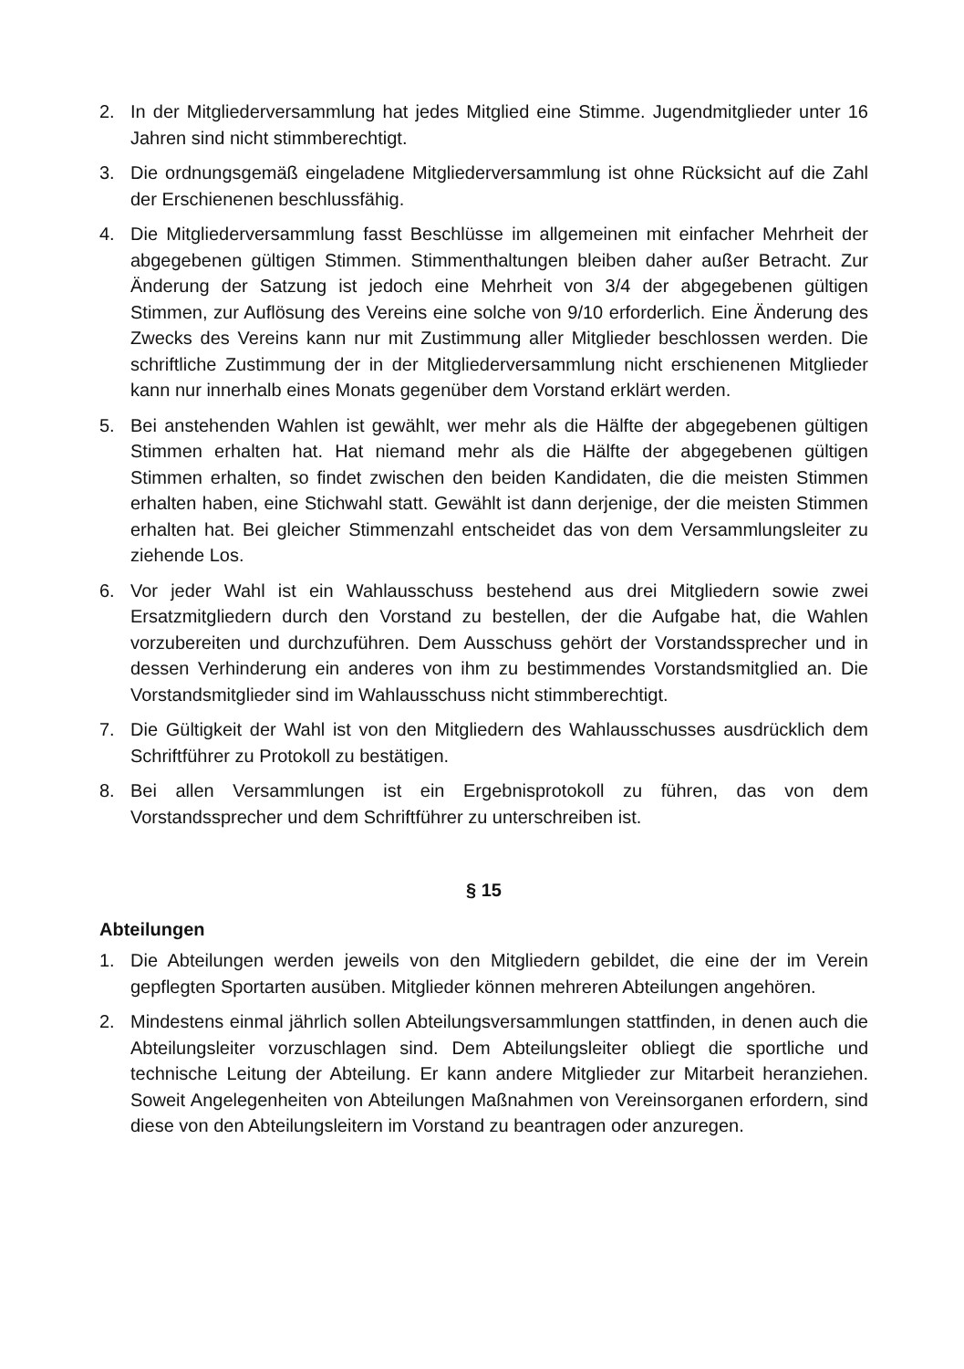2. In der Mitgliederversammlung hat jedes Mitglied eine Stimme. Jugendmitglieder unter 16 Jahren sind nicht stimmberechtigt.
3. Die ordnungsgemäß eingeladene Mitgliederversammlung ist ohne Rücksicht auf die Zahl der Erschienenen beschlussfähig.
4. Die Mitgliederversammlung fasst Beschlüsse im allgemeinen mit einfacher Mehrheit der abgegebenen gültigen Stimmen. Stimmenthaltungen bleiben daher außer Betracht. Zur Änderung der Satzung ist jedoch eine Mehrheit von 3/4 der abgegebenen gültigen Stimmen, zur Auflösung des Vereins eine solche von 9/10 erforderlich. Eine Änderung des Zwecks des Vereins kann nur mit Zustimmung aller Mitglieder beschlossen werden. Die schriftliche Zustimmung der in der Mitgliederversammlung nicht erschienenen Mitglieder kann nur innerhalb eines Monats gegenüber dem Vorstand erklärt werden.
5. Bei anstehenden Wahlen ist gewählt, wer mehr als die Hälfte der abgegebenen gültigen Stimmen erhalten hat. Hat niemand mehr als die Hälfte der abgegebenen gültigen Stimmen erhalten, so findet zwischen den beiden Kandidaten, die die meisten Stimmen erhalten haben, eine Stichwahl statt. Gewählt ist dann derjenige, der die meisten Stimmen erhalten hat. Bei gleicher Stimmenzahl entscheidet das von dem Versammlungsleiter zu ziehende Los.
6. Vor jeder Wahl ist ein Wahlausschuss bestehend aus drei Mitgliedern sowie zwei Ersatzmitgliedern durch den Vorstand zu bestellen, der die Aufgabe hat, die Wahlen vorzubereiten und durchzuführen. Dem Ausschuss gehört der Vorstandssprecher und in dessen Verhinderung ein anderes von ihm zu bestimmendes Vorstandsmitglied an. Die Vorstandsmitglieder sind im Wahlausschuss nicht stimmberechtigt.
7. Die Gültigkeit der Wahl ist von den Mitgliedern des Wahlausschusses ausdrücklich dem Schriftführer zu Protokoll zu bestätigen.
8. Bei allen Versammlungen ist ein Ergebnisprotokoll zu führen, das von dem Vorstandssprecher und dem Schriftführer zu unterschreiben ist.
§ 15
Abteilungen
1. Die Abteilungen werden jeweils von den Mitgliedern gebildet, die eine der im Verein gepflegten Sportarten ausüben. Mitglieder können mehreren Abteilungen angehören.
2. Mindestens einmal jährlich sollen Abteilungsversammlungen stattfinden, in denen auch die Abteilungsleiter vorzuschlagen sind. Dem Abteilungsleiter obliegt die sportliche und technische Leitung der Abteilung. Er kann andere Mitglieder zur Mitarbeit heranziehen. Soweit Angelegenheiten von Abteilungen Maßnahmen von Vereinsorganen erfordern, sind diese von den Abteilungsleitern im Vorstand zu beantragen oder anzuregen.